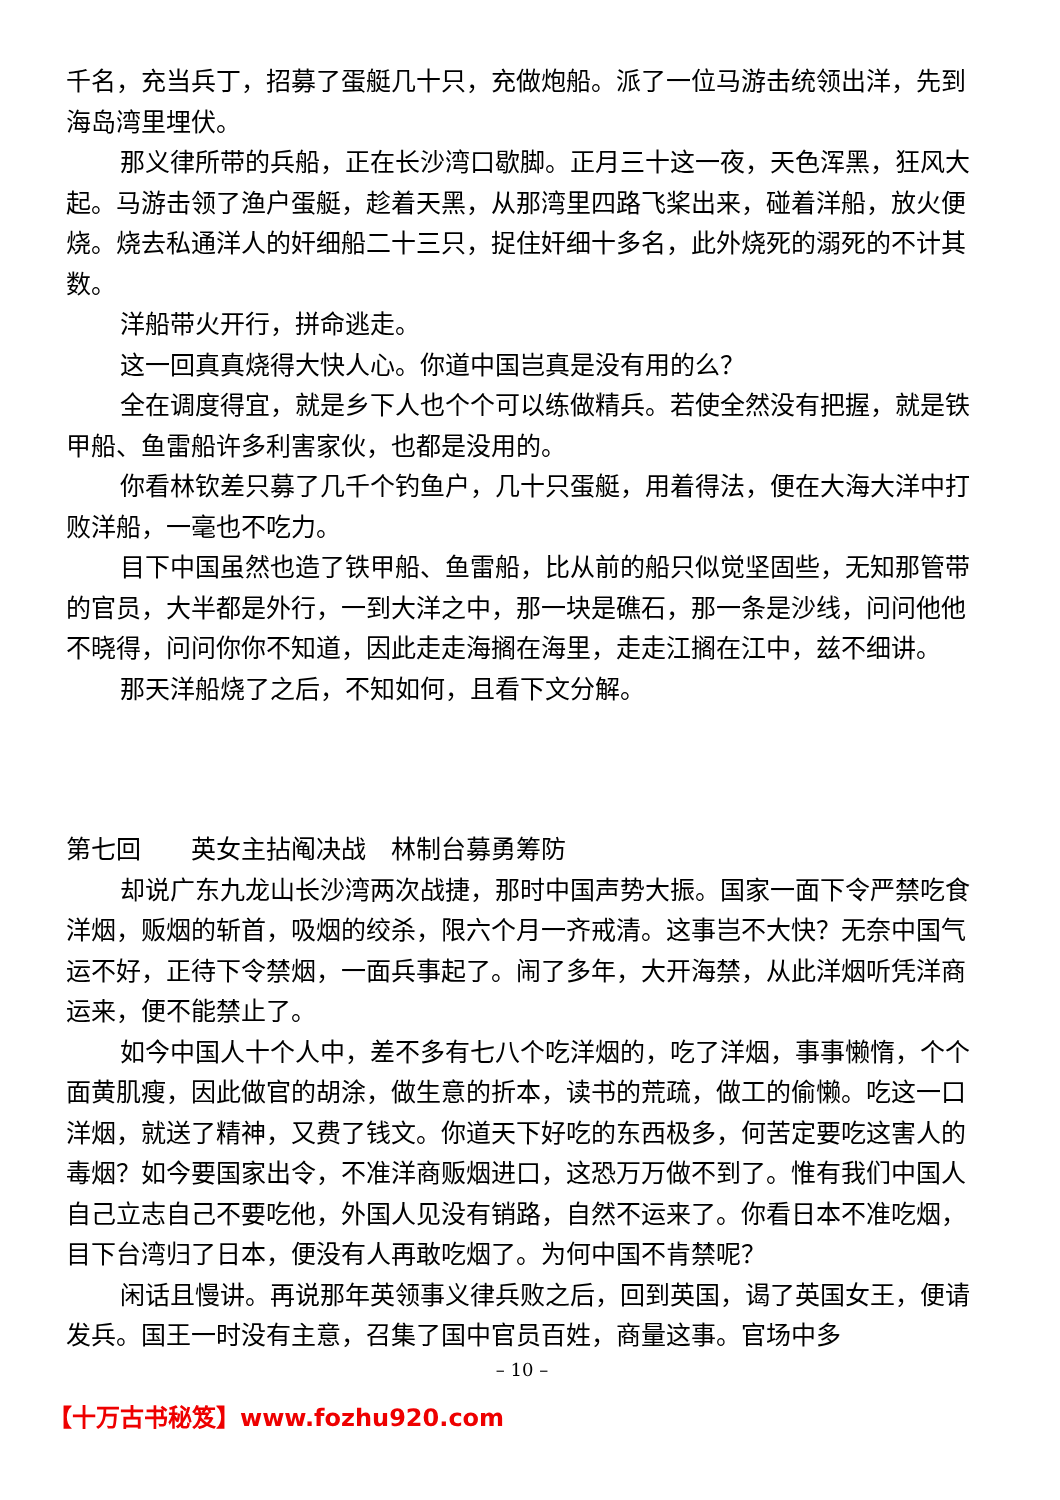千名，充当兵丁，招募了蛋艇几十只，充做炮船。派了一位马游击统领出洋，先到海岛湾里埋伏。
那义律所带的兵船，正在长沙湾口歇脚。正月三十这一夜，天色浑黑，狂风大起。马游击领了渔户蛋艇，趁着天黑，从那湾里四路飞桨出来，碰着洋船，放火便烧。烧去私通洋人的奸细船二十三只，捉住奸细十多名，此外烧死的溺死的不计其数。
洋船带火开行，拼命逃走。
这一回真真烧得大快人心。你道中国岂真是没有用的么？
全在调度得宜，就是乡下人也个个可以练做精兵。若使全然没有把握，就是铁甲船、鱼雷船许多利害家伙，也都是没用的。
你看林钦差只募了几千个钓鱼户，几十只蛋艇，用着得法，便在大海大洋中打败洋船，一毫也不吃力。
目下中国虽然也造了铁甲船、鱼雷船，比从前的船只似觉坚固些，无知那管带的官员，大半都是外行，一到大洋之中，那一块是礁石，那一条是沙线，问问他他不晓得，问问你你不知道，因此走走海搁在海里，走走江搁在江中，兹不细讲。
那天洋船烧了之后，不知如何，且看下文分解。
第七回　　英女主拈阄决战　林制台募勇筹防
却说广东九龙山长沙湾两次战捷，那时中国声势大振。国家一面下令严禁吃食洋烟，贩烟的斩首，吸烟的绞杀，限六个月一齐戒清。这事岂不大快？无奈中国气运不好，正待下令禁烟，一面兵事起了。闹了多年，大开海禁，从此洋烟听凭洋商运来，便不能禁止了。
如今中国人十个人中，差不多有七八个吃洋烟的，吃了洋烟，事事懒惰，个个面黄肌瘦，因此做官的胡涂，做生意的折本，读书的荒疏，做工的偷懒。吃这一口洋烟，就送了精神，又费了钱文。你道天下好吃的东西极多，何苦定要吃这害人的毒烟？如今要国家出令，不准洋商贩烟进口，这恐万万做不到了。惟有我们中国人自己立志自己不要吃他，外国人见没有销路，自然不运来了。你看日本不准吃烟，目下台湾归了日本，便没有人再敢吃烟了。为何中国不肯禁呢？
闲话且慢讲。再说那年英领事义律兵败之后，回到英国，谒了英国女王，便请发兵。国王一时没有主意，召集了国中官员百姓，商量这事。官场中多
– 10 –
【十万古书秘笈】www.fozhu920.com